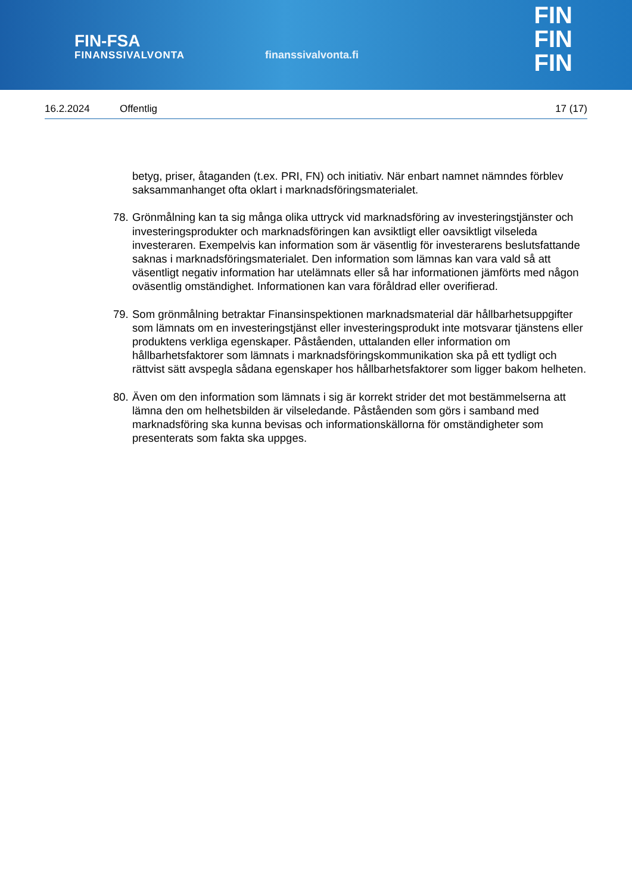FIN-FSA
FINANSSIVALVONTA
finanssivalvonta.fi
FIN
FIN
FIN
16.2.2024 Offentlig 17 (17)
betyg, priser, åtaganden (t.ex. PRI, FN) och initiativ. När enbart namnet nämndes förblev saksammanhanget ofta oklart i marknadsföringsmaterialet.
78.
Grönmålning kan ta sig många olika uttryck vid marknadsföring av investeringstjänster och investeringsprodukter och marknadsföringen kan avsiktligt eller oavsiktligt vilseleda investeraren. Exempelvis kan information som är väsentlig för investerarens beslutsfattande saknas i marknadsföringsmaterialet. Den information som lämnas kan vara vald så att väsentligt negativ information har utelämnats eller så har informationen jämförts med någon oväsentlig omständighet. Informationen kan vara föråldrad eller overifierad.
79.
Som grönmålning betraktar Finansinspektionen marknadsmaterial där hållbarhetsuppgifter som lämnats om en investeringstjänst eller investeringsprodukt inte motsvarar tjänstens eller produktens verkliga egenskaper. Påståenden, uttalanden eller information om hållbarhetsfaktorer som lämnats i marknadsföringskommunikation ska på ett tydligt och rättvist sätt avspegla sådana egenskaper hos hållbarhetsfaktorer som ligger bakom helheten.
80.
Även om den information som lämnats i sig är korrekt strider det mot bestämmelserna att lämna den om helhetsbilden är vilseledande. Påståenden som görs i samband med marknadsföring ska kunna bevisas och informationskällorna för omständigheter som presenterats som fakta ska uppges.